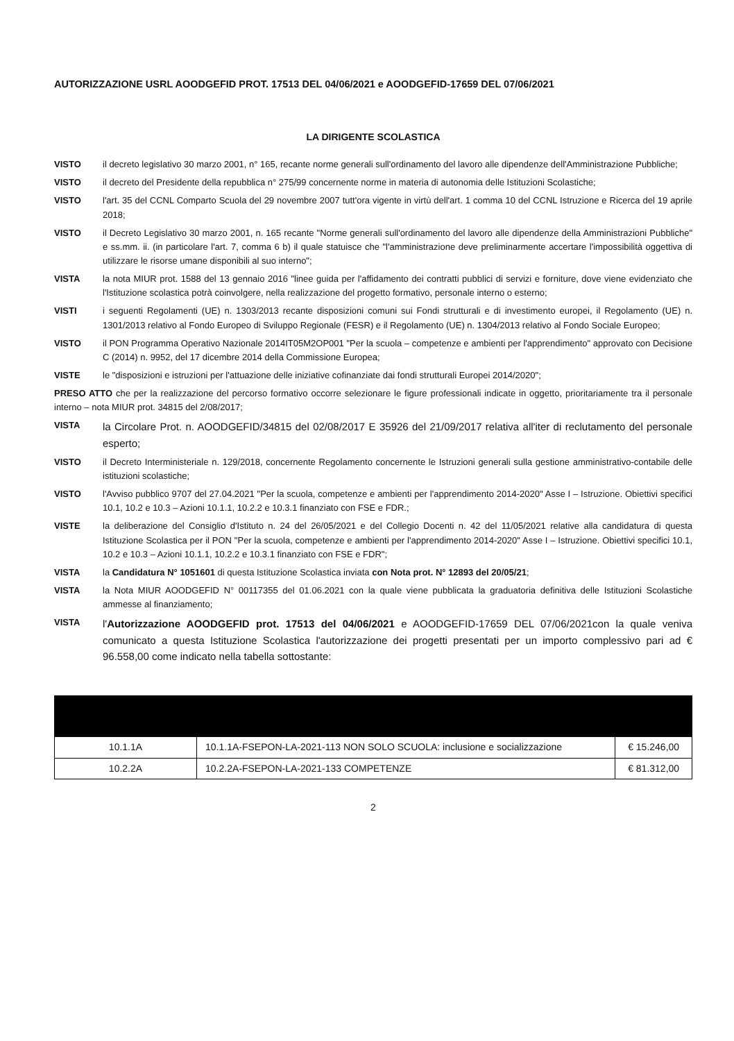AUTORIZZAZIONE USRL AOODGEFID PROT. 17513 DEL 04/06/2021 e AOODGEFID-17659 DEL 07/06/2021
LA DIRIGENTE SCOLASTICA
VISTO il decreto legislativo 30 marzo 2001, n° 165, recante norme generali sull'ordinamento del lavoro alle dipendenze dell'Amministrazione Pubbliche;
VISTO il decreto del Presidente della repubblica n° 275/99 concernente norme in materia di autonomia delle Istituzioni Scolastiche;
VISTO l'art. 35 del CCNL Comparto Scuola del 29 novembre 2007 tutt'ora vigente in virtù dell'art. 1 comma 10 del CCNL Istruzione e Ricerca del 19 aprile 2018;
VISTO il Decreto Legislativo 30 marzo 2001, n. 165 recante "Norme generali sull'ordinamento del lavoro alle dipendenze della Amministrazioni Pubbliche" e ss.mm. ii. (in particolare l'art. 7, comma 6 b) il quale statuisce che "l'amministrazione deve preliminarmente accertare l'impossibilità oggettiva di utilizzare le risorse umane disponibili al suo interno";
VISTA la nota MIUR prot. 1588 del 13 gennaio 2016 "linee guida per l'affidamento dei contratti pubblici di servizi e forniture, dove viene evidenziato che l'Istituzione scolastica potrà coinvolgere, nella realizzazione del progetto formativo, personale interno o esterno;
VISTI i seguenti Regolamenti (UE) n. 1303/2013 recante disposizioni comuni sui Fondi strutturali e di investimento europei, il Regolamento (UE) n. 1301/2013 relativo al Fondo Europeo di Sviluppo Regionale (FESR) e il Regolamento (UE) n. 1304/2013 relativo al Fondo Sociale Europeo;
VISTO il PON Programma Operativo Nazionale 2014IT05M2OP001 "Per la scuola – competenze e ambienti per l'apprendimento" approvato con Decisione C (2014) n. 9952, del 17 dicembre 2014 della Commissione Europea;
VISTE le "disposizioni e istruzioni per l'attuazione delle iniziative cofinanziate dai fondi strutturali Europei 2014/2020";
PRESO ATTO che per la realizzazione del percorso formativo occorre selezionare le figure professionali indicate in oggetto, prioritariamente tra il personale interno – nota MIUR prot. 34815 del 2/08/2017;
VISTA la Circolare Prot. n. AOODGEFID/34815 del 02/08/2017 E 35926 del 21/09/2017 relativa all'iter di reclutamento del personale esperto;
VISTO il Decreto Interministeriale n. 129/2018, concernente Regolamento concernente le Istruzioni generali sulla gestione amministrativo-contabile delle istituzioni scolastiche;
VISTO l'Avviso pubblico 9707 del 27.04.2021 "Per la scuola, competenze e ambienti per l'apprendimento 2014-2020" Asse I – Istruzione. Obiettivi specifici 10.1, 10.2 e 10.3 – Azioni 10.1.1, 10.2.2 e 10.3.1 finanziato con FSE e FDR.;
VISTE la deliberazione del Consiglio d'Istituto n. 24 del 26/05/2021 e del Collegio Docenti n. 42 del 11/05/2021 relative alla candidatura di questa Istituzione Scolastica per il PON "Per la scuola, competenze e ambienti per l'apprendimento 2014-2020" Asse I – Istruzione. Obiettivi specifici 10.1, 10.2 e 10.3 – Azioni 10.1.1, 10.2.2 e 10.3.1 finanziato con FSE e FDR";
VISTA la Candidatura N° 1051601 di questa Istituzione Scolastica inviata con Nota prot. N° 12893 del 20/05/21;
VISTA la Nota MIUR AOODGEFID N° 00117355 del 01.06.2021 con la quale viene pubblicata la graduatoria definitiva delle Istituzioni Scolastiche ammesse al finanziamento;
VISTA l'Autorizzazione AOODGEFID prot. 17513 del 04/06/2021 e AOODGEFID-17659 DEL 07/06/2021con la quale veniva comunicato a questa Istituzione Scolastica l'autorizzazione dei progetti presentati per un importo complessivo pari ad € 96.558,00 come indicato nella tabella sottostante:
| 10.1.1A | 10.1.1A-FSEPON-LA-2021-113 NON SOLO SCUOLA: inclusione e socializzazione | € 15.246,00 |
| 10.2.2A | 10.2.2A-FSEPON-LA-2021-133 COMPETENZE | € 81.312,00 |
2